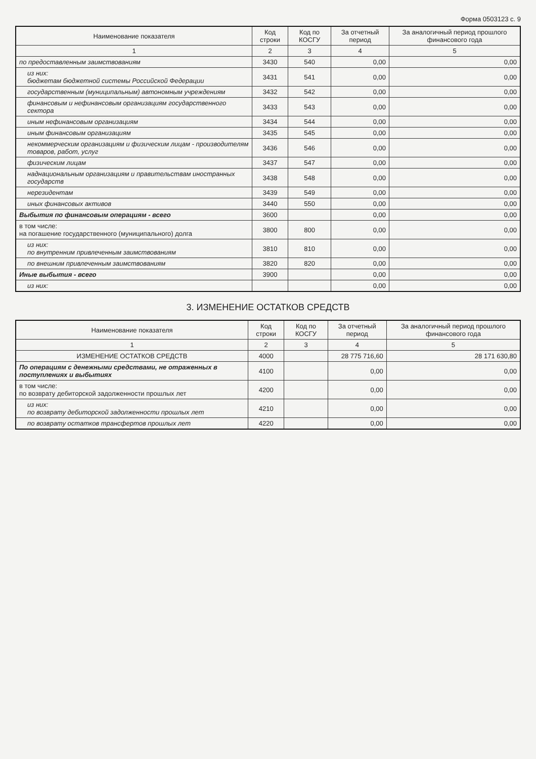Форма 0503123 с. 9
| Наименование показателя | Код строки | Код по КОСГУ | За отчетный период | За аналогичный период прошлого финансового года |
| --- | --- | --- | --- | --- |
| 1 | 2 | 3 | 4 | 5 |
| по предоставленным заимствованиям | 3430 | 540 | 0,00 | 0,00 |
| из них: бюджетам бюджетной системы Российской Федерации | 3431 | 541 | 0,00 | 0,00 |
| государственным (муниципальным) автономным учреждениям | 3432 | 542 | 0,00 | 0,00 |
| финансовым и нефинансовым организациям государственного сектора | 3433 | 543 | 0,00 | 0,00 |
| иным нефинансовым организациям | 3434 | 544 | 0,00 | 0,00 |
| иным финансовым организациям | 3435 | 545 | 0,00 | 0,00 |
| некоммерческим организациям и физическим лицам - производителям товаров, работ, услуг | 3436 | 546 | 0,00 | 0,00 |
| физическим лицам | 3437 | 547 | 0,00 | 0,00 |
| наднациональным организациям и правительствам иностранных государств | 3438 | 548 | 0,00 | 0,00 |
| нерезидентам | 3439 | 549 | 0,00 | 0,00 |
| иных финансовых активов | 3440 | 550 | 0,00 | 0,00 |
| Выбытия по финансовым операциям - всего | 3600 | | 0,00 | 0,00 |
| в том числе: на погашение государственного (муниципального) долга | 3800 | 800 | 0,00 | 0,00 |
| из них: по внутренним привлеченным заимствованиям | 3810 | 810 | 0,00 | 0,00 |
| по внешним привлеченным заимствованиям | 3820 | 820 | 0,00 | 0,00 |
| Иные выбытия - всего | 3900 | | 0,00 | 0,00 |
| из них: | | | 0,00 | 0,00 |
3. ИЗМЕНЕНИЕ ОСТАТКОВ СРЕДСТВ
| Наименование показателя | Код строки | Код по КОСГУ | За отчетный период | За аналогичный период прошлого финансового года |
| --- | --- | --- | --- | --- |
| 1 | 2 | 3 | 4 | 5 |
| ИЗМЕНЕНИЕ ОСТАТКОВ СРЕДСТВ | 4000 | | 28 775 716,60 | 28 171 630,80 |
| По операциям с денежными средствами, не отраженных в поступлениях и выбытиях | 4100 | | 0,00 | 0,00 |
| в том числе: по возврату дебиторской задолженности прошлых лет | 4200 | | 0,00 | 0,00 |
| из них: по возврату дебиторской задолженности прошлых лет | 4210 | | 0,00 | 0,00 |
| по возврату остатков трансфертов прошлых лет | 4220 | | 0,00 | 0,00 |